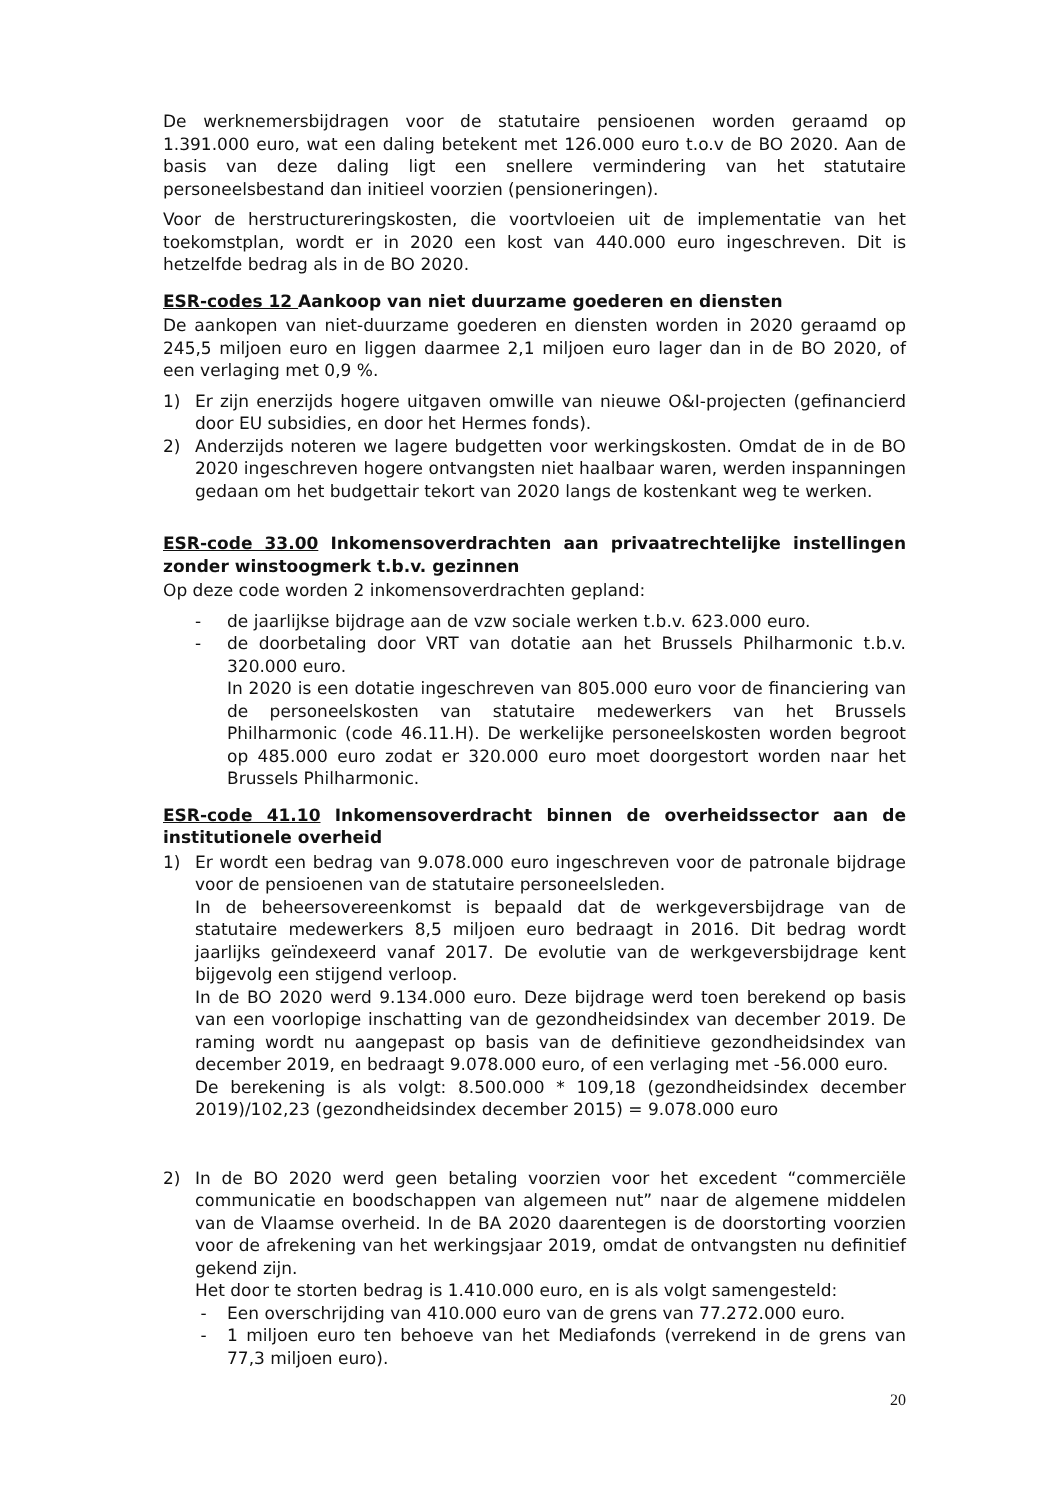De werknemersbijdragen voor de statutaire pensioenen worden geraamd op 1.391.000 euro, wat een daling betekent met 126.000 euro t.o.v de BO 2020. Aan de basis van deze daling ligt een snellere vermindering van het statutaire personeelsbestand dan initieel voorzien (pensioneringen).
Voor de herstructureringskosten, die voortvloeien uit de implementatie van het toekomstplan, wordt er in 2020 een kost van 440.000 euro ingeschreven. Dit is hetzelfde bedrag als in de BO 2020.
ESR-codes 12 Aankoop van niet duurzame goederen en diensten
De aankopen van niet-duurzame goederen en diensten worden in 2020 geraamd op 245,5 miljoen euro en liggen daarmee 2,1 miljoen euro lager dan in de BO 2020, of een verlaging met 0,9 %.
1) Er zijn enerzijds hogere uitgaven omwille van nieuwe O&I-projecten (gefinancierd door EU subsidies, en door het Hermes fonds).
2) Anderzijds noteren we lagere budgetten voor werkingskosten. Omdat de in de BO 2020 ingeschreven hogere ontvangsten niet haalbaar waren, werden inspanningen gedaan om het budgettair tekort van 2020 langs de kostenkant weg te werken.
ESR-code 33.00 Inkomensoverdrachten aan privaatrechtelijke instellingen zonder winstoogmerk t.b.v. gezinnen
Op deze code worden 2 inkomensoverdrachten gepland:
- de jaarlijkse bijdrage aan de vzw sociale werken t.b.v. 623.000 euro.
- de doorbetaling door VRT van dotatie aan het Brussels Philharmonic t.b.v. 320.000 euro.
In 2020 is een dotatie ingeschreven van 805.000 euro voor de financiering van de personeelskosten van statutaire medewerkers van het Brussels Philharmonic (code 46.11.H). De werkelijke personeelskosten worden begroot op 485.000 euro zodat er 320.000 euro moet doorgestort worden naar het Brussels Philharmonic.
ESR-code 41.10 Inkomensoverdracht binnen de overheidssector aan de institutionele overheid
1) Er wordt een bedrag van 9.078.000 euro ingeschreven voor de patronale bijdrage voor de pensioenen van de statutaire personeelsleden.
In de beheersovereenkomst is bepaald dat de werkgeversbijdrage van de statutaire medewerkers 8,5 miljoen euro bedraagt in 2016. Dit bedrag wordt jaarlijks geïndexeerd vanaf 2017. De evolutie van de werkgeversbijdrage kent bijgevolg een stijgend verloop.
In de BO 2020 werd 9.134.000 euro. Deze bijdrage werd toen berekend op basis van een voorlopige inschatting van de gezondheidsindex van december 2019. De raming wordt nu aangepast op basis van de definitieve gezondheidsindex van december 2019, en bedraagt 9.078.000 euro, of een verlaging met -56.000 euro.
De berekening is als volgt: 8.500.000 * 109,18 (gezondheidsindex december 2019)/102,23 (gezondheidsindex december 2015) = 9.078.000 euro
2) In de BO 2020 werd geen betaling voorzien voor het excedent “commerciële communicatie en boodschappen van algemeen nut” naar de algemene middelen van de Vlaamse overheid. In de BA 2020 daarentegen is de doorstorting voorzien voor de afrekening van het werkingsjaar 2019, omdat de ontvangsten nu definitief gekend zijn.
Het door te storten bedrag is 1.410.000 euro, en is als volgt samengesteld:
- Een overschrijding van 410.000 euro van de grens van 77.272.000 euro.
- 1 miljoen euro ten behoeve van het Mediafonds (verrekend in de grens van 77,3 miljoen euro).
20